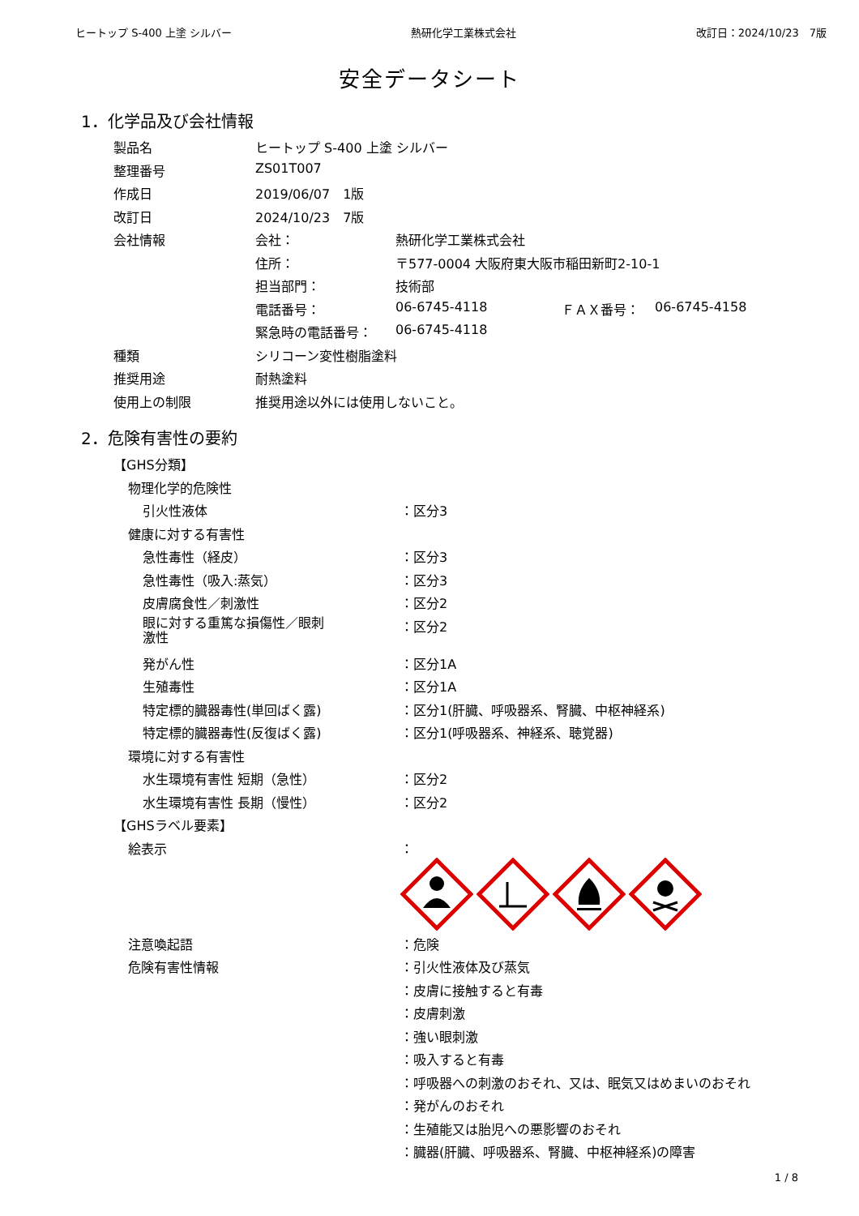ヒートップ S-400 上塗 シルバー 熱研化学工業株式会社 改訂日：2024/10/23　7版
安全データシート
1．化学品及び会社情報
| 製品名 | ヒートップ S-400 上塗 シルバー | | | |
| 整理番号 | ZS01T007 | | | |
| 作成日 | 2019/06/07 1版 | | | |
| 改訂日 | 2024/10/23 7版 | | | |
| 会社情報 | 会社： | 熱研化学工業株式会社 | | |
| | 住所： | 〒577-0004 大阪府東大阪市稲田新町2-10-1 | | |
| | 担当部門： | 技術部 | | |
| | 電話番号： | 06-6745-4118 | ＦＡＸ番号： | 06-6745-4158 |
| | 緊急時の電話番号： | 06-6745-4118 | | |
| 種類 | シリコーン変性樹脂塗料 | | | |
| 推奨用途 | 耐熱塗料 | | | |
| 使用上の制限 | 推奨用途以外には使用しないこと。 | | | |
2．危険有害性の要約
| 【GHS分類】 | |
| 物理化学的危険性 | |
| 引火性液体 | ：区分3 |
| 健康に対する有害性 | |
| 急性毒性（経皮） | ：区分3 |
| 急性毒性（吸入:蒸気） | ：区分3 |
| 皮膚腐食性／刺激性 | ：区分2 |
| 眼に対する重篤な損傷性／眼刺 激性 | ：区分2 |
| 発がん性 | ：区分1A |
| 生殖毒性 | ：区分1A |
| 特定標的臓器毒性(単回ばく露) | ：区分1(肝臓、呼吸器系、腎臓、中枢神経系) |
| 特定標的臓器毒性(反復ばく露) | ：区分1(呼吸器系、神経系、聴覚器) |
| 環境に対する有害性 | |
| 水生環境有害性 短期（急性） | ：区分2 |
| 水生環境有害性 長期（慢性） | ：区分2 |
| 【GHSラベル要素】 | |
| 絵表示 | ： |
| 注意喚起語 | ：危険 |
| 危険有害性情報 | ：引火性液体及び蒸気 |
| | ：皮膚に接触すると有毒 |
| | ：皮膚刺激 |
| | ：強い眼刺激 |
| | ：吸入すると有毒 |
| | ：呼吸器への刺激のおそれ、又は、眠気又はめまいのおそれ |
| | ：発がんのおそれ |
| | ：生殖能又は胎児への悪影響のおそれ |
| | ：臓器(肝臓、呼吸器系、腎臓、中枢神経系)の障害 |
1 / 8